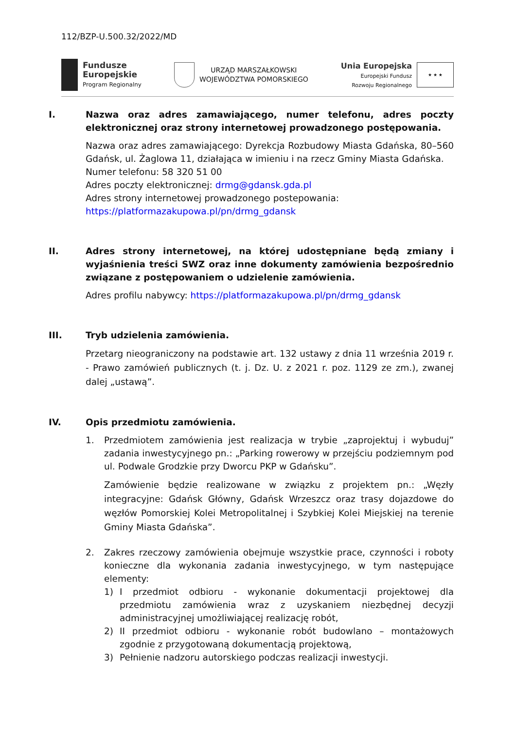112/BZP-U.500.32/2022/MD
Fundusze
Europejskie
Program Regionalny
URZĄD MARSZAŁKOWSKI
WOJEWÓDZTWA POMORSKIEGO
Unia Europejska
Europejski Fundusz
Rozwoju Regionalnego
★ ★ ★
I. Nazwa oraz adres zamawiającego, numer telefonu, adres poczty elektronicznej oraz strony internetowej prowadzonego postępowania.
Nazwa oraz adres zamawiającego: Dyrekcja Rozbudowy Miasta Gdańska, 80–560 Gdańsk, ul. Żaglowa 11, działająca w imieniu i na rzecz Gminy Miasta Gdańska.
Numer telefonu: 58 320 51 00
Adres poczty elektronicznej: drmg@gdansk.gda.pl
Adres strony internetowej prowadzonego postepowania:
https://platformazakupowa.pl/pn/drmg_gdansk
II. Adres strony internetowej, na której udostępniane będą zmiany i wyjaśnienia treści SWZ oraz inne dokumenty zamówienia bezpośrednio związane z postępowaniem o udzielenie zamówienia.
Adres profilu nabywcy: https://platformazakupowa.pl/pn/drmg_gdansk
III. Tryb udzielenia zamówienia.
Przetarg nieograniczony na podstawie art. 132 ustawy z dnia 11 września 2019 r. - Prawo zamówień publicznych (t. j. Dz. U. z 2021 r. poz. 1129 ze zm.), zwanej dalej „ustawą”.
IV. Opis przedmiotu zamówienia.
1. Przedmiotem zamówienia jest realizacja w trybie „zaprojektuj i wybuduj” zadania inwestycyjnego pn.: „Parking rowerowy w przejściu podziemnym pod ul. Podwale Grodzkie przy Dworcu PKP w Gdańsku”.
Zamówienie będzie realizowane w związku z projektem pn.: „Węzły integracyjne: Gdańsk Główny, Gdańsk Wrzeszcz oraz trasy dojazdowe do węzłów Pomorskiej Kolei Metropolitalnej i Szybkiej Kolei Miejskiej na terenie Gminy Miasta Gdańska”.
2. Zakres rzeczowy zamówienia obejmuje wszystkie prace, czynności i roboty konieczne dla wykonania zadania inwestycyjnego, w tym następujące elementy:
1) I przedmiot odbioru - wykonanie dokumentacji projektowej dla przedmiotu zamówienia wraz z uzyskaniem niezbędnej decyzji administracyjnej umożliwiającej realizację robót,
2) II przedmiot odbioru - wykonanie robót budowlano – montażowych zgodnie z przygotowaną dokumentacją projektową,
3) Pełnienie nadzoru autorskiego podczas realizacji inwestycji.